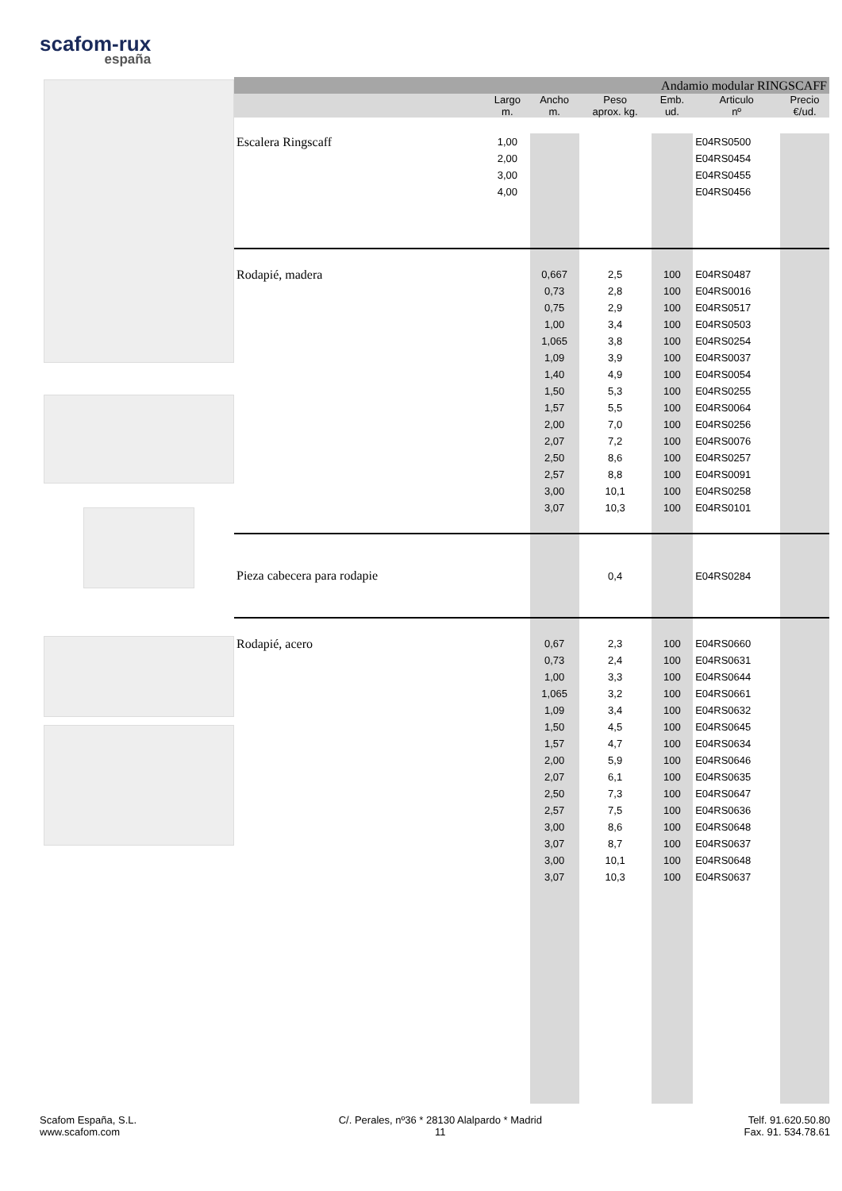scafom-rux
españa
| Andamio modular RINGSCAFF | | | | | | |
| | Largo m. | Ancho m. | Peso aprox. kg. | Emb. ud. | Articulo nº | Precio €/ud. |
| Escalera Ringscaff | 1,00 | | | | E04RS0500 | |
| | 2,00 | | | | E04RS0454 | |
| | 3,00 | | | | E04RS0455 | |
| | 4,00 | | | | E04RS0456 | |
| Rodapié, madera | | 0,667 | 2,5 | 100 | E04RS0487 | |
| | | 0,73 | 2,8 | 100 | E04RS0016 | |
| | | 0,75 | 2,9 | 100 | E04RS0517 | |
| | | 1,00 | 3,4 | 100 | E04RS0503 | |
| | | 1,065 | 3,8 | 100 | E04RS0254 | |
| | | 1,09 | 3,9 | 100 | E04RS0037 | |
| | | 1,40 | 4,9 | 100 | E04RS0054 | |
| | | 1,50 | 5,3 | 100 | E04RS0255 | |
| | | 1,57 | 5,5 | 100 | E04RS0064 | |
| | | 2,00 | 7,0 | 100 | E04RS0256 | |
| | | 2,07 | 7,2 | 100 | E04RS0076 | |
| | | 2,50 | 8,6 | 100 | E04RS0257 | |
| | | 2,57 | 8,8 | 100 | E04RS0091 | |
| | | 3,00 | 10,1 | 100 | E04RS0258 | |
| | | 3,07 | 10,3 | 100 | E04RS0101 | |
| Pieza cabecera para rodapie | | | 0,4 | | E04RS0284 | |
| Rodapié, acero | | 0,67 | 2,3 | 100 | E04RS0660 | |
| | | 0,73 | 2,4 | 100 | E04RS0631 | |
| | | 1,00 | 3,3 | 100 | E04RS0644 | |
| | | 1,065 | 3,2 | 100 | E04RS0661 | |
| | | 1,09 | 3,4 | 100 | E04RS0632 | |
| | | 1,50 | 4,5 | 100 | E04RS0645 | |
| | | 1,57 | 4,7 | 100 | E04RS0634 | |
| | | 2,00 | 5,9 | 100 | E04RS0646 | |
| | | 2,07 | 6,1 | 100 | E04RS0635 | |
| | | 2,50 | 7,3 | 100 | E04RS0647 | |
| | | 2,57 | 7,5 | 100 | E04RS0636 | |
| | | 3,00 | 8,6 | 100 | E04RS0648 | |
| | | 3,07 | 8,7 | 100 | E04RS0637 | |
| | | 3,00 | 10,1 | 100 | E04RS0648 | |
| | | 3,07 | 10,3 | 100 | E04RS0637 | |
Scafom España, S.L.
www.scafom.com
C/. Perales, nº36 * 28130 Alalpardo * Madrid
11
Telf. 91.620.50.80
Fax. 91. 534.78.61